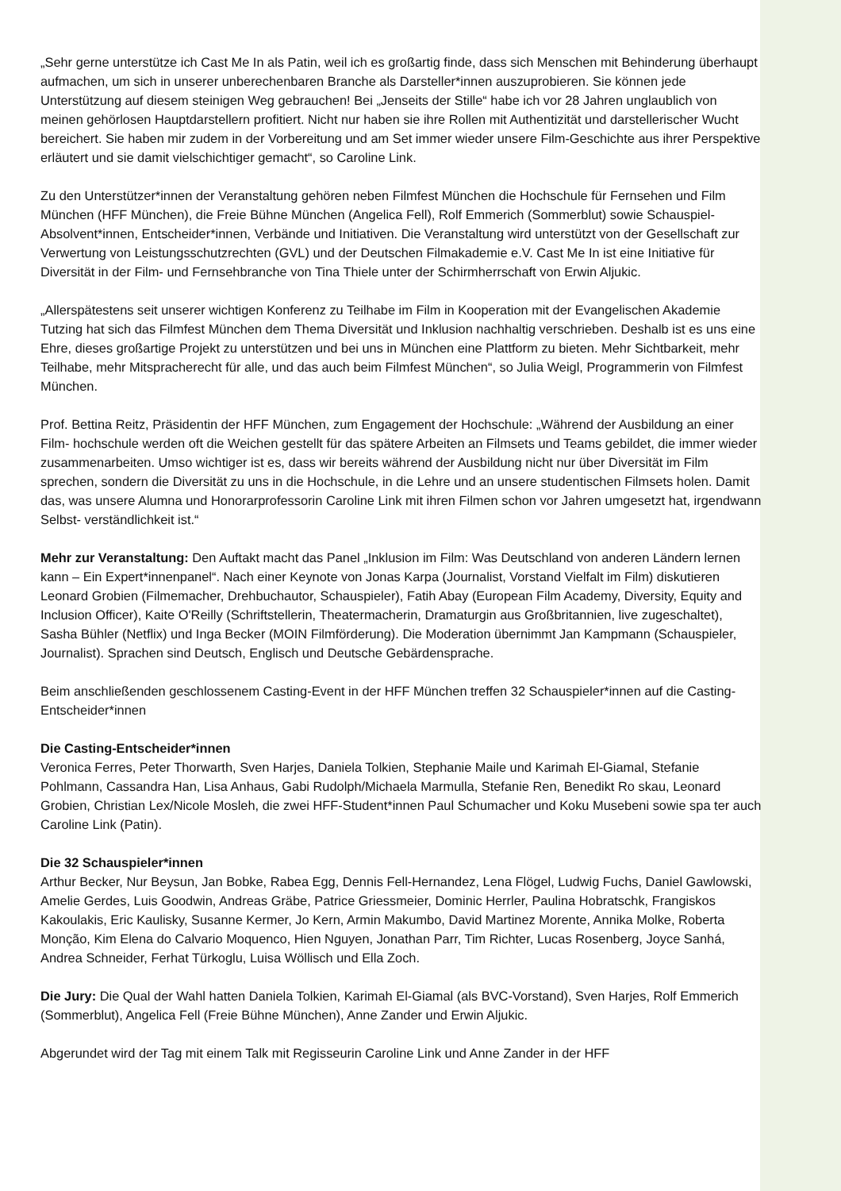„Sehr gerne unterstütze ich Cast Me In als Patin, weil ich es großartig finde, dass sich Menschen mit Behinderung überhaupt aufmachen, um sich in unserer unberechenbaren Branche als Darsteller*innen auszuprobieren. Sie können jede Unterstützung auf diesem steinigen Weg gebrauchen! Bei „Jenseits der Stille“ habe ich vor 28 Jahren unglaublich von meinen gehörlosen Hauptdarstellern profitiert. Nicht nur haben sie ihre Rollen mit Authentizität und darstellerischer Wucht bereichert. Sie haben mir zudem in der Vorbereitung und am Set immer wieder unsere Film-Geschichte aus ihrer Perspektive erläutert und sie damit vielschichtiger gemacht“, so Caroline Link.
Zu den Unterstützer*innen der Veranstaltung gehören neben Filmfest München die Hochschule für Fernsehen und Film München (HFF München), die Freie Bühne München (Angelica Fell), Rolf Emmerich (Sommerblut) sowie Schauspiel-Absolvent*innen, Entscheider*innen, Verbände und Initiativen. Die Veranstaltung wird unterstützt von der Gesellschaft zur Verwertung von Leistungsschutzrechten (GVL) und der Deutschen Filmakademie e.V. Cast Me In ist eine Initiative für Diversität in der Film- und Fernsehbranche von Tina Thiele unter der Schirmherrschaft von Erwin Aljukic.
„Allerspätestens seit unserer wichtigen Konferenz zu Teilhabe im Film in Kooperation mit der Evangelischen Akademie Tutzing hat sich das Filmfest München dem Thema Diversität und Inklusion nachhaltig verschrieben. Deshalb ist es uns eine Ehre, dieses großartige Projekt zu unterstützen und bei uns in München eine Plattform zu bieten. Mehr Sichtbarkeit, mehr Teilhabe, mehr Mitspracherecht für alle, und das auch beim Filmfest München“, so Julia Weigl, Programmerin von Filmfest München.
Prof. Bettina Reitz, Präsidentin der HFF München, zum Engagement der Hochschule: „Während der Ausbildung an einer Film- hochschule werden oft die Weichen gestellt für das spätere Arbeiten an Filmsets und Teams gebildet, die immer wieder zusammenarbeiten. Umso wichtiger ist es, dass wir bereits während der Ausbildung nicht nur über Diversität im Film sprechen, sondern die Diversität zu uns in die Hochschule, in die Lehre und an unsere studentischen Filmsets holen. Damit das, was unsere Alumna und Honorarprofessorin Caroline Link mit ihren Filmen schon vor Jahren umgesetzt hat, irgendwann Selbst- verständlichkeit ist.“
Mehr zur Veranstaltung: Den Auftakt macht das Panel „Inklusion im Film: Was Deutschland von anderen Ländern lernen kann – Ein Expert*innenpanel“. Nach einer Keynote von Jonas Karpa (Journalist, Vorstand Vielfalt im Film) diskutieren Leonard Grobien (Filmemacher, Drehbuchautor, Schauspieler), Fatih Abay (European Film Academy, Diversity, Equity and Inclusion Officer), Kaite O'Reilly (Schriftstellerin, Theatermacherin, Dramaturgin aus Großbritannien, live zugeschaltet), Sasha Bühler (Netflix) und Inga Becker (MOIN Filmförderung). Die Moderation übernimmt Jan Kampmann (Schauspieler, Journalist). Sprachen sind Deutsch, Englisch und Deutsche Gebärdensprache.
Beim anschließenden geschlossenem Casting-Event in der HFF München treffen 32 Schauspieler*innen auf die Casting-Entscheider*innen
Die Casting-Entscheider*innen
Veronica Ferres, Peter Thorwarth, Sven Harjes, Daniela Tolkien, Stephanie Maile und Karimah El-Giamal, Stefanie Pohlmann, Cassandra Han, Lisa Anhaus, Gabi Rudolph/Michaela Marmulla, Stefanie Ren, Benedikt Ro skau, Leonard Grobien, Christian Lex/Nicole Mosleh, die zwei HFF-Student*innen Paul Schumacher und Koku Musebeni sowie spa ter auch Caroline Link (Patin).
Die 32 Schauspieler*innen
Arthur Becker, Nur Beysun, Jan Bobke, Rabea Egg, Dennis Fell-Hernandez, Lena Flögel, Ludwig Fuchs, Daniel Gawlowski, Amelie Gerdes, Luis Goodwin, Andreas Gräbe, Patrice Griessmeier, Dominic Herrler, Paulina Hobratschk, Frangiskos Kakoulakis, Eric Kaulisky, Susanne Kermer, Jo Kern, Armin Makumbo, David Martinez Morente, Annika Molke, Roberta Monção, Kim Elena do Calvario Moquenco, Hien Nguyen, Jonathan Parr, Tim Richter, Lucas Rosenberg, Joyce Sanhá, Andrea Schneider, Ferhat Türkoglu, Luisa Wöllisch und Ella Zoch.
Die Jury: Die Qual der Wahl hatten Daniela Tolkien, Karimah El-Giamal (als BVC-Vorstand), Sven Harjes, Rolf Emmerich (Sommerblut), Angelica Fell (Freie Bühne München), Anne Zander und Erwin Aljukic.
Abgerundet wird der Tag mit einem Talk mit Regisseurin Caroline Link und Anne Zander in der HFF